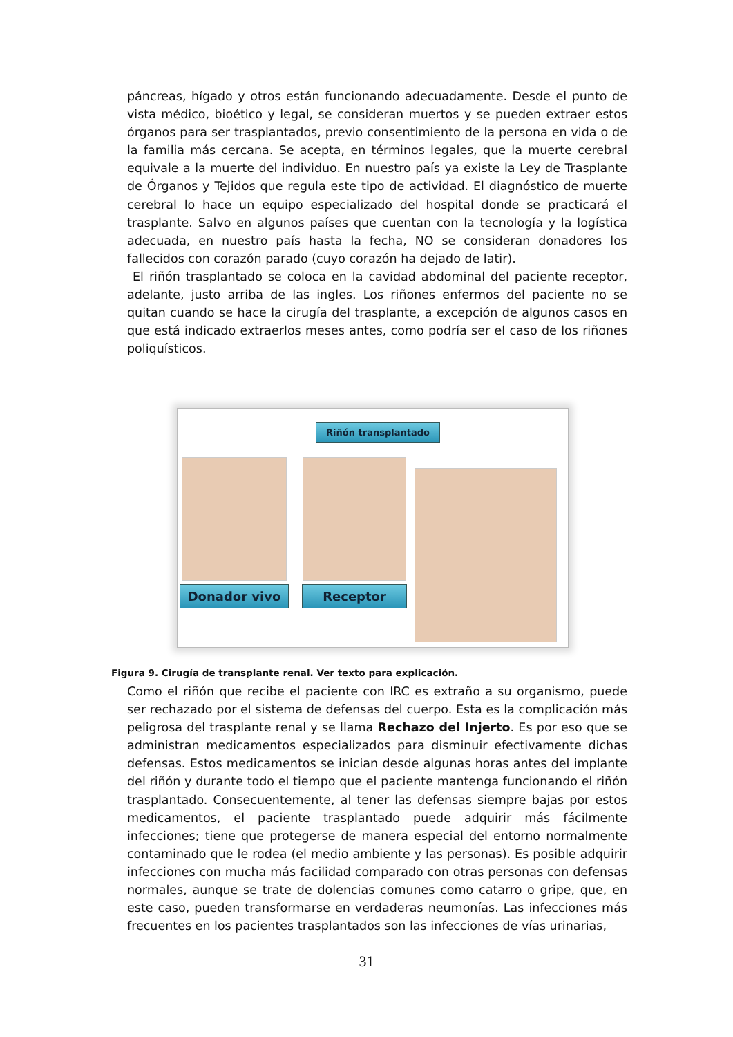páncreas, hígado y otros están funcionando adecuadamente. Desde el punto de vista médico, bioético y legal, se consideran muertos y se pueden extraer estos órganos para ser trasplantados, previo consentimiento de la persona en vida o de la familia más cercana. Se acepta, en términos legales, que la muerte cerebral equivale a la muerte del individuo. En nuestro país ya existe la Ley de Trasplante de Órganos y Tejidos que regula este tipo de actividad. El diagnóstico de muerte cerebral lo hace un equipo especializado del hospital donde se practicará el trasplante. Salvo en algunos países que cuentan con la tecnología y la logística adecuada, en nuestro país hasta la fecha, NO se consideran donadores los fallecidos con corazón parado (cuyo corazón ha dejado de latir).
El riñón trasplantado se coloca en la cavidad abdominal del paciente receptor, adelante, justo arriba de las ingles. Los riñones enfermos del paciente no se quitan cuando se hace la cirugía del trasplante, a excepción de algunos casos en que está indicado extraerlos meses antes, como podría ser el caso de los riñones poliquísticos.
Riñón transplantado
Donador vivo Receptor
Figura 9. Cirugía de transplante renal. Ver texto para explicación.
Como el riñón que recibe el paciente con IRC es extraño a su organismo, puede ser rechazado por el sistema de defensas del cuerpo. Esta es la complicación más peligrosa del trasplante renal y se llama Rechazo del Injerto. Es por eso que se administran medicamentos especializados para disminuir efectivamente dichas defensas. Estos medicamentos se inician desde algunas horas antes del implante del riñón y durante todo el tiempo que el paciente mantenga funcionando el riñón trasplantado. Consecuentemente, al tener las defensas siempre bajas por estos medicamentos, el paciente trasplantado puede adquirir más fácilmente infecciones; tiene que protegerse de manera especial del entorno normalmente contaminado que le rodea (el medio ambiente y las personas). Es posible adquirir infecciones con mucha más facilidad comparado con otras personas con defensas normales, aunque se trate de dolencias comunes como catarro o gripe, que, en este caso, pueden transformarse en verdaderas neumonías. Las infecciones más frecuentes en los pacientes trasplantados son las infecciones de vías urinarias,
31